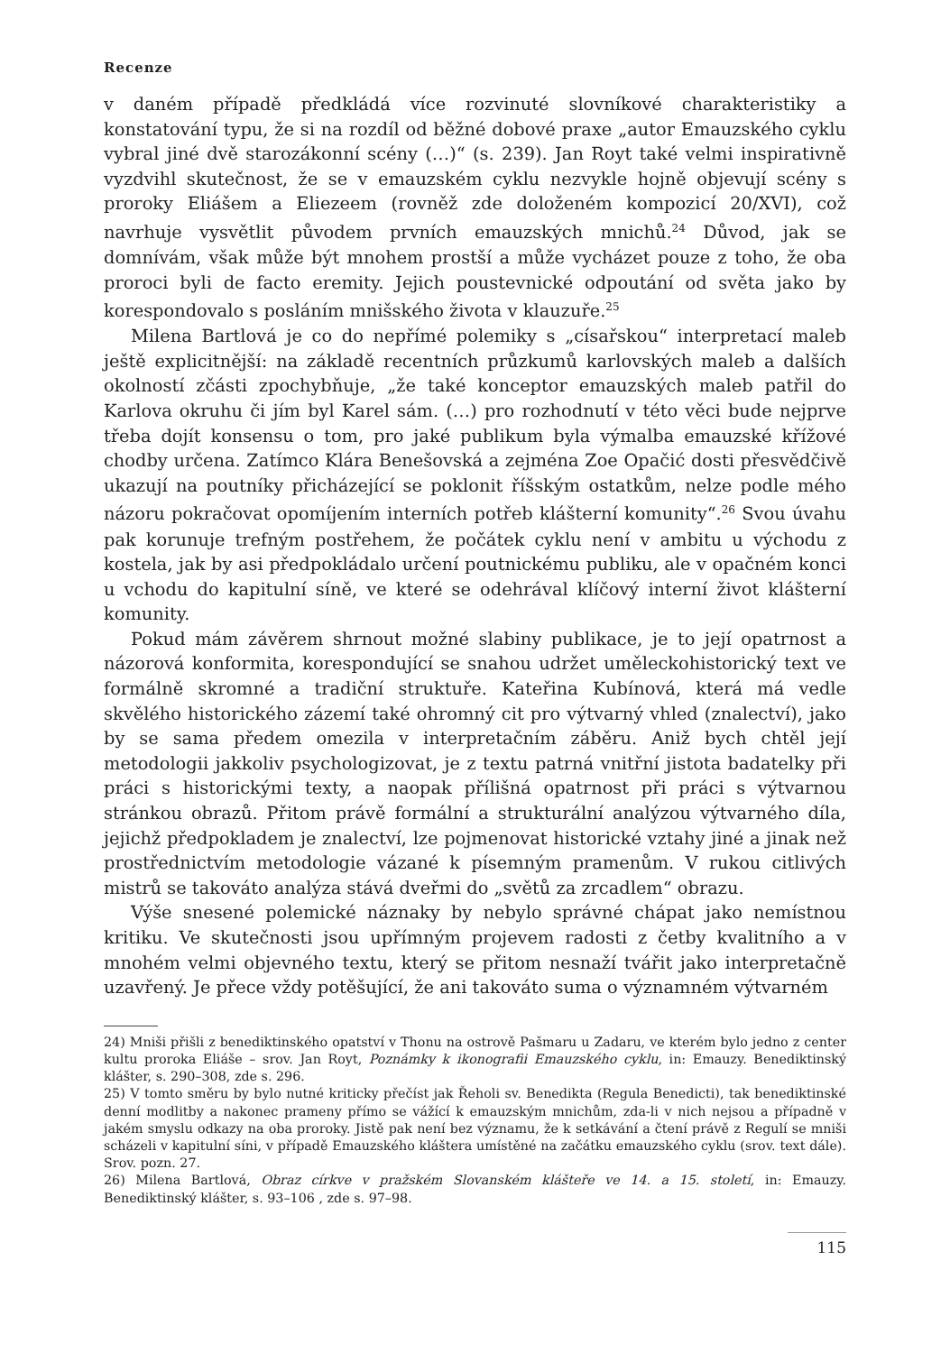Recenze
v daném případě předkládá více rozvinuté slovníkové charakteristiky a konstatování typu, že si na rozdíl od běžné dobové praxe „autor Emauzského cyklu vybral jiné dvě starozákonní scény (…)“ (s. 239). Jan Royt také velmi inspirativně vyzdvihl skutečnost, že se v emauzském cyklu nezvykle hojně objevují scény s proroky Eliášem a Eliezeem (rovněž zde doloženém kompozicí 20/XVI), což navrhuje vysvětlit původem prvních emauzských mnichů.<sup>24</sup> Důvod, jak se domnívám, však může být mnohem prostší a může vycházet pouze z toho, že oba proroci byli de facto eremity. Jejich poustevnické odpoutání od světa jako by korespondovalo s posláním mnišského života v klauzuře.<sup>25</sup>
Milena Bartlová je co do nepřímé polemiky s „císařskou“ interpretací maleb ještě explicitnější: na základě recentních průzkumů karlovských maleb a dalších okolností zčásti zpochybňuje, „že také konceptor emauzských maleb patřil do Karlova okruhu či jím byl Karel sám. (…) pro rozhodnutí v této věci bude nejprve třeba dojít konsensu o tom, pro jaké publikum byla výmalba emauzské křížové chodby určena. Zatímco Klára Benešovská a zejména Zoe Opačić dosti přesvědčivě ukazují na poutníky přicházející se poklonit říšským ostatkům, nelze podle mého názoru pokračovat opomíjením interních potřeb klášterní komunity“.<sup>26</sup> Svou úvahu pak korunuje trefným postřehem, že počátek cyklu není v ambitu u východu z kostela, jak by asi předpokládalo určení poutnickému publiku, ale v opačném konci u vchodu do kapitulní síně, ve které se odehrával klíčový interní život klášterní komunity.
Pokud mám závěrem shrnout možné slabiny publikace, je to její opatrnost a názorová konformita, korespondující se snahou udržet uměleckohistorický text ve formálně skromné a tradiční struktuře. Kateřina Kubínová, která má vedle skvělého historického zázemí také ohromný cit pro výtvarný vhled (znalectví), jako by se sama předem omezila v interpretačním záběru. Aniž bych chtěl její metodologii jakkoliv psychologizovat, je z textu patrná vnitřní jistota badatelky při práci s historickými texty, a naopak přílišná opatrnost při práci s výtvarnou stránkou obrazů. Přitom právě formální a strukturální analýzou výtvarného díla, jejichž předpokladem je znalectví, lze pojmenovat historické vztahy jiné a jinak než prostřednictvím metodologie vázané k písemným pramenům. V rukou citlivých mistrů se takováto analýza stává dveřmi do „světů za zrcadlem“ obrazu.
Výše snesené polemické náznaky by nebylo správné chápat jako nemístnou kritiku. Ve skutečnosti jsou upřímným projevem radosti z četby kvalitního a v mnohém velmi objevného textu, který se přitom nesnaží tvářit jako interpretačně uzavřený. Je přece vždy potěšující, že ani takováto suma o významném výtvarném
24) Mniši přišli z benediktinského opatství v Thonu na ostrově Pašmaru u Zadaru, ve kterém bylo jedno z center kultu proroka Eliáše – srov. Jan Royt, Poznámky k ikonografii Emauzského cyklu, in: Emauzy. Benediktinský klášter, s. 290–308, zde s. 296.
25) V tomto směru by bylo nutné kriticky přečíst jak Řeholi sv. Benedikta (Regula Benedicti), tak benediktinské denní modlitby a nakonec prameny přímo se vážící k emauzským mnichům, zda-li v nich nejsou a případně v jakém smyslu odkazy na oba proroky. Jistě pak není bez významu, že k setkávání a čtení právě z Regulí se mniši scházeli v kapitulní síni, v případě Emauzského kláštera umístěné na začátku emauzského cyklu (srov. text dále). Srov. pozn. 27.
26) Milena Bartlová, Obraz církve v pražském Slovanském klášteře ve 14. a 15. století, in: Emauzy. Benediktinský klášter, s. 93–106 , zde s. 97–98.
115